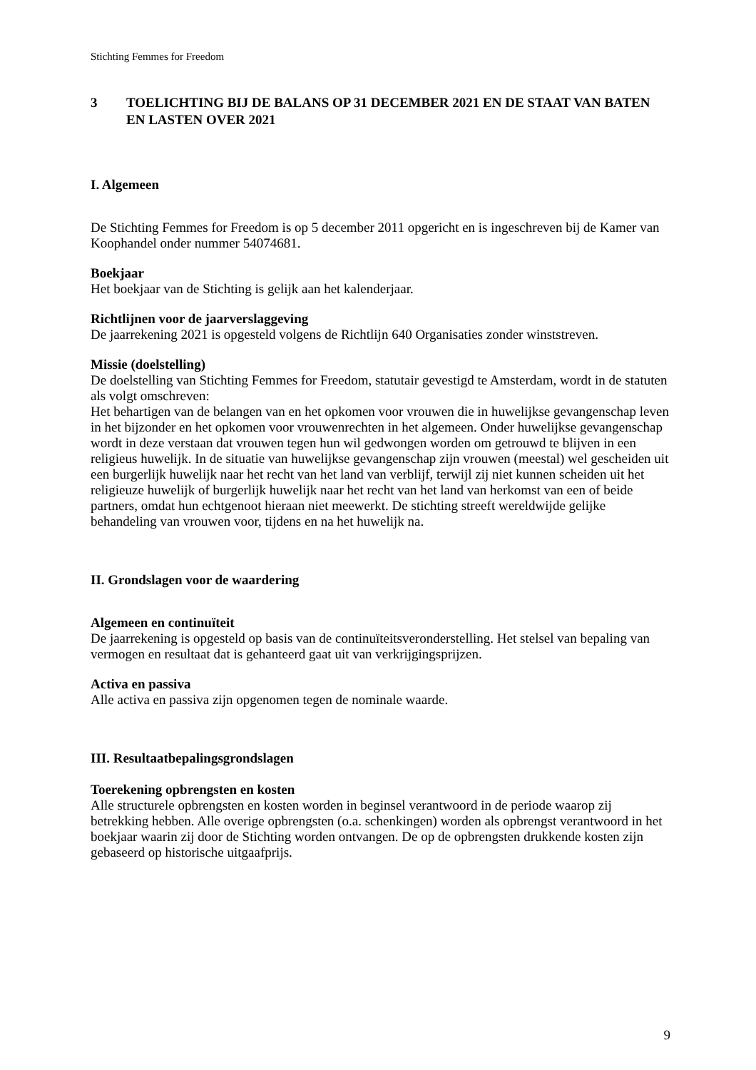Stichting Femmes for Freedom
3 TOELICHTING BIJ DE BALANS OP 31 DECEMBER 2021 EN DE STAAT VAN BATEN EN LASTEN OVER 2021
I. Algemeen
De Stichting Femmes for Freedom is op 5 december 2011 opgericht en is ingeschreven bij de Kamer van Koophandel onder nummer 54074681.
Boekjaar
Het boekjaar van de Stichting is gelijk aan het kalenderjaar.
Richtlijnen voor de jaarverslaggeving
De jaarrekening 2021 is opgesteld volgens de Richtlijn 640 Organisaties zonder winststreven.
Missie (doelstelling)
De doelstelling van Stichting Femmes for Freedom, statutair gevestigd te Amsterdam, wordt in de statuten als volgt omschreven:
Het behartigen van de belangen van en het opkomen voor vrouwen die in huwelijkse gevangenschap leven in het bijzonder en het opkomen voor vrouwenrechten in het algemeen. Onder huwelijkse gevangenschap wordt in deze verstaan dat vrouwen tegen hun wil gedwongen worden om getrouwd te blijven in een religieus huwelijk. In de situatie van huwelijkse gevangenschap zijn vrouwen (meestal) wel gescheiden uit een burgerlijk huwelijk naar het recht van het land van verblijf, terwijl zij niet kunnen scheiden uit het religieuze huwelijk of burgerlijk huwelijk naar het recht van het land van herkomst van een of beide partners, omdat hun echtgenoot hieraan niet meewerkt. De stichting streeft wereldwijde gelijke behandeling van vrouwen voor, tijdens en na het huwelijk na.
II. Grondslagen voor de waardering
Algemeen en continuïteit
De jaarrekening is opgesteld op basis van de continuïteitsveronderstelling. Het stelsel van bepaling van vermogen en resultaat dat is gehanteerd gaat uit van verkrijgingsprijzen.
Activa en passiva
Alle activa en passiva zijn opgenomen tegen de nominale waarde.
III. Resultaatbepalingsgrondslagen
Toerekening opbrengsten en kosten
Alle structurele opbrengsten en kosten worden in beginsel verantwoord in de periode waarop zij betrekking hebben. Alle overige opbrengsten (o.a. schenkingen) worden als opbrengst verantwoord in het boekjaar waarin zij door de Stichting worden ontvangen. De op de opbrengsten drukkende kosten zijn gebaseerd op historische uitgaafprijs.
9